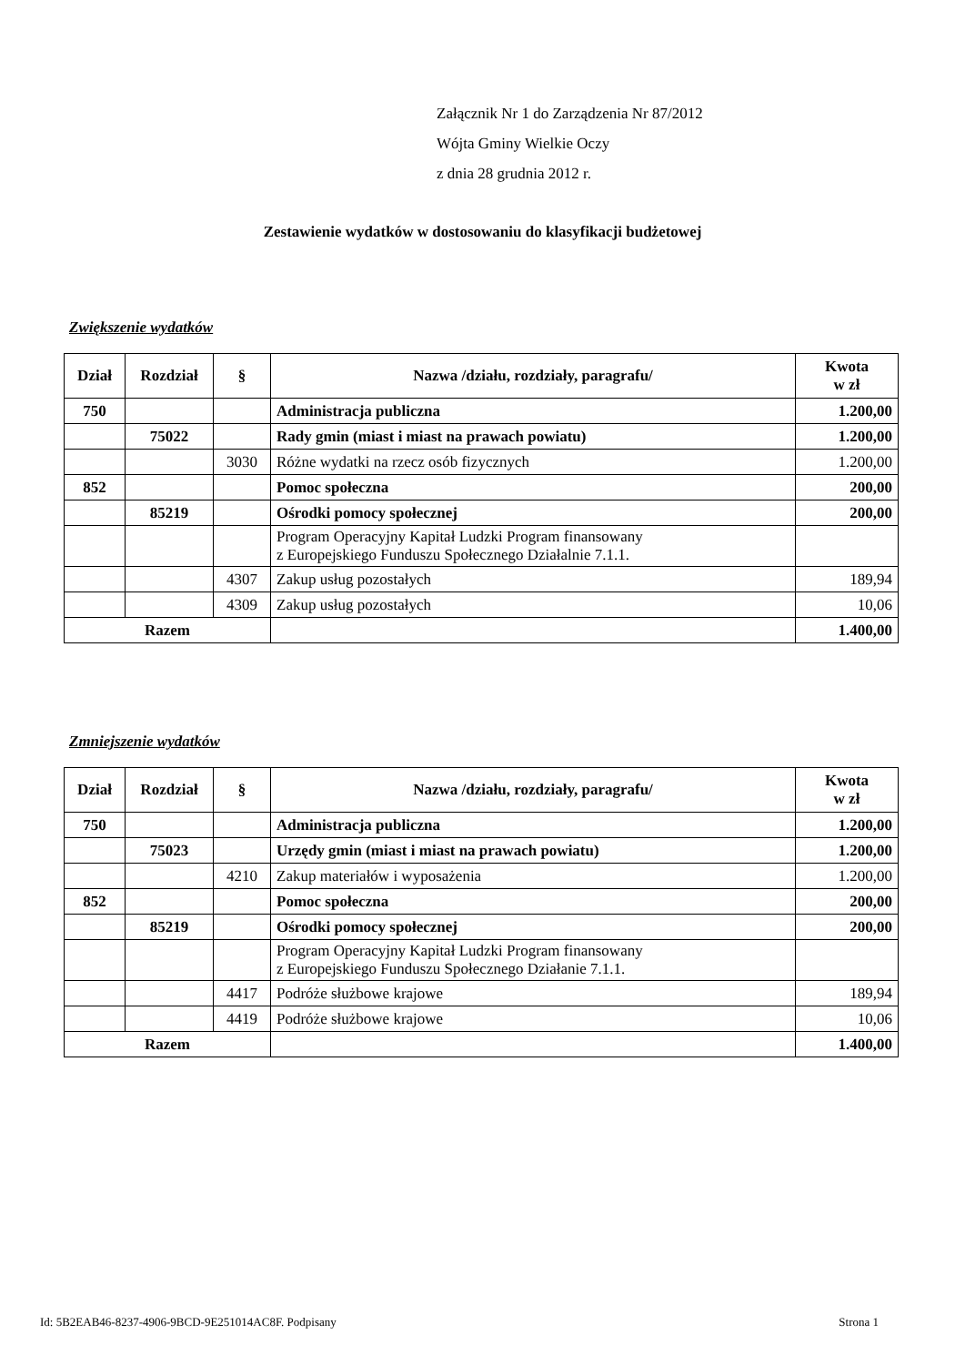Załącznik Nr 1 do Zarządzenia Nr 87/2012
Wójta Gminy Wielkie Oczy
z dnia 28 grudnia 2012 r.
Zestawienie wydatków w dostosowaniu do klasyfikacji budżetowej
Zwiększenie wydatków
| Dział | Rozdział | § | Nazwa /działu, rozdziały, paragrafu/ | Kwota w zł |
| --- | --- | --- | --- | --- |
| 750 | | | Administracja publiczna | 1.200,00 |
| | 75022 | | Rady gmin (miast i miast na prawach powiatu) | 1.200,00 |
| | | 3030 | Różne wydatki na rzecz osób fizycznych | 1.200,00 |
| 852 | | | Pomoc społeczna | 200,00 |
| | 85219 | | Ośrodki pomocy społecznej | 200,00 |
| | | | Program Operacyjny Kapitał Ludzki Program finansowany z Europejskiego Funduszu Społecznego Działalnie 7.1.1. | |
| | | 4307 | Zakup usług pozostałych | 189,94 |
| | | 4309 | Zakup usług pozostałych | 10,06 |
| Razem | | | | 1.400,00 |
Zmniejszenie wydatków
| Dział | Rozdział | § | Nazwa /działu, rozdziały, paragrafu/ | Kwota w zł |
| --- | --- | --- | --- | --- |
| 750 | | | Administracja publiczna | 1.200,00 |
| | 75023 | | Urzędy gmin (miast i miast na prawach powiatu) | 1.200,00 |
| | | 4210 | Zakup materiałów i wyposażenia | 1.200,00 |
| 852 | | | Pomoc społeczna | 200,00 |
| | 85219 | | Ośrodki pomocy społecznej | 200,00 |
| | | | Program Operacyjny Kapitał Ludzki Program finansowany z Europejskiego Funduszu Społecznego Działanie 7.1.1. | |
| | | 4417 | Podróże służbowe krajowe | 189,94 |
| | | 4419 | Podróże służbowe krajowe | 10,06 |
| Razem | | | | 1.400,00 |
Id: 5B2EAB46-8237-4906-9BCD-9E251014AC8F. Podpisany Strona 1